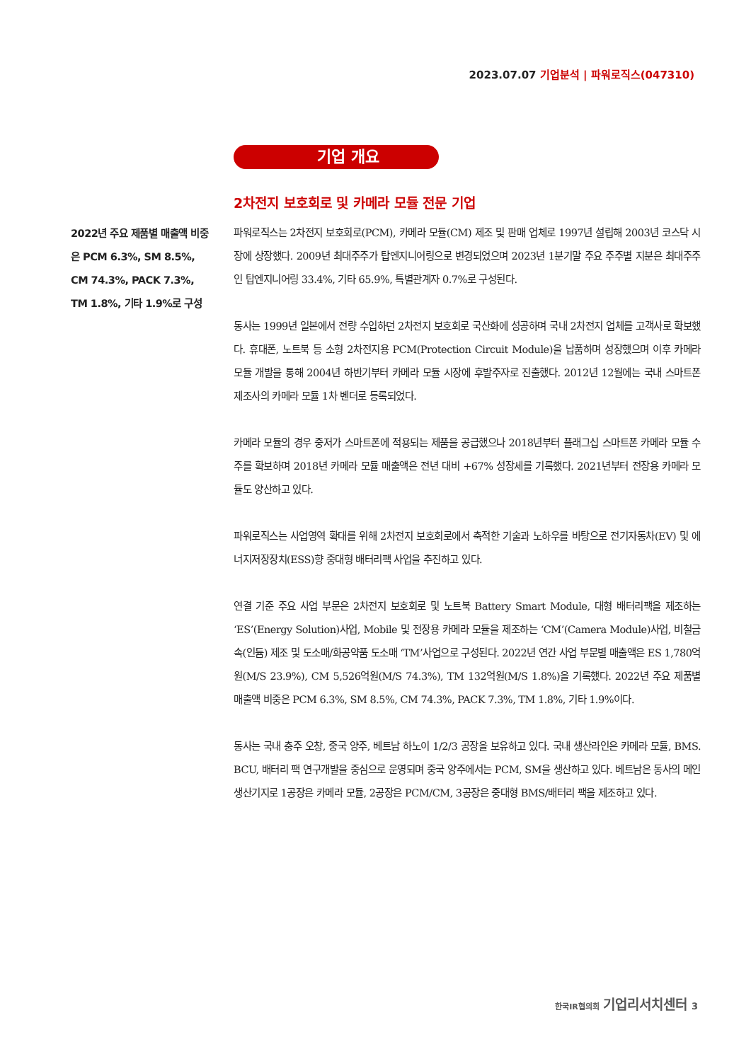2023.07.07 기업분석 | 파워로직스(047310)
기업 개요
2022년 주요 제품별 매출액 비중은 PCM 6.3%, SM 8.5%, CM 74.3%, PACK 7.3%, TM 1.8%, 기타 1.9%로 구성
2차전지 보호회로 및 카메라 모듈 전문 기업
파워로직스는 2차전지 보호회로(PCM), 카메라 모듈(CM) 제조 및 판매 업체로 1997년 설립해 2003년 코스닥 시장에 상장했다. 2009년 최대주주가 탑엔지니어링으로 변경되었으며 2023년 1분기말 주요 주주별 지분은 최대주주인 탑엔지니어링 33.4%, 기타 65.9%, 특별관계자 0.7%로 구성된다.
동사는 1999년 일본에서 전량 수입하던 2차전지 보호회로 국산화에 성공하며 국내 2차전지 업체를 고객사로 확보했다. 휴대폰, 노트북 등 소형 2차전지용 PCM(Protection Circuit Module)을 납품하며 성장했으며 이후 카메라 모듈 개발을 통해 2004년 하반기부터 카메라 모듈 시장에 후발주자로 진출했다. 2012년 12월에는 국내 스마트폰 제조사의 카메라 모듈 1차 벤더로 등록되었다.
카메라 모듈의 경우 중저가 스마트폰에 적용되는 제품을 공급했으나 2018년부터 플래그십 스마트폰 카메라 모듈 수주를 확보하며 2018년 카메라 모듈 매출액은 전년 대비 +67% 성장세를 기록했다. 2021년부터 전장용 카메라 모듈도 양산하고 있다.
파워로직스는 사업영역 확대를 위해 2차전지 보호회로에서 축적한 기술과 노하우를 바탕으로 전기자동차(EV) 및 에너지저장장치(ESS)향 중대형 배터리팩 사업을 추진하고 있다.
연결 기준 주요 사업 부문은 2차전지 보호회로 및 노트북 Battery Smart Module, 대형 배터리팩을 제조하는 ‘ES’(Energy Solution)사업, Mobile 및 전장용 카메라 모듈을 제조하는 ‘CM’(Camera Module)사업, 비철금속(인듐) 제조 및 도소매/화공약품 도소매 ‘TM’사업으로 구성된다. 2022년 연간 사업 부문별 매출액은 ES 1,780억원(M/S 23.9%), CM 5,526억원(M/S 74.3%), TM 132억원(M/S 1.8%)을 기록했다. 2022년 주요 제품별 매출액 비중은 PCM 6.3%, SM 8.5%, CM 74.3%, PACK 7.3%, TM 1.8%, 기타 1.9%이다.
동사는 국내 충주 오창, 중국 양주, 베트남 하노이 1/2/3 공장을 보유하고 있다. 국내 생산라인은 카메라 모듈, BMS. BCU, 배터리 팩 연구개발을 중심으로 운영되며 중국 양주에서는 PCM, SM을 생산하고 있다. 베트남은 동사의 메인 생산기지로 1공장은 카메라 모듈, 2공장은 PCM/CM, 3공장은 중대형 BMS/배터리 팩을 제조하고 있다.
한국IR협의회 기업리서치센터 3